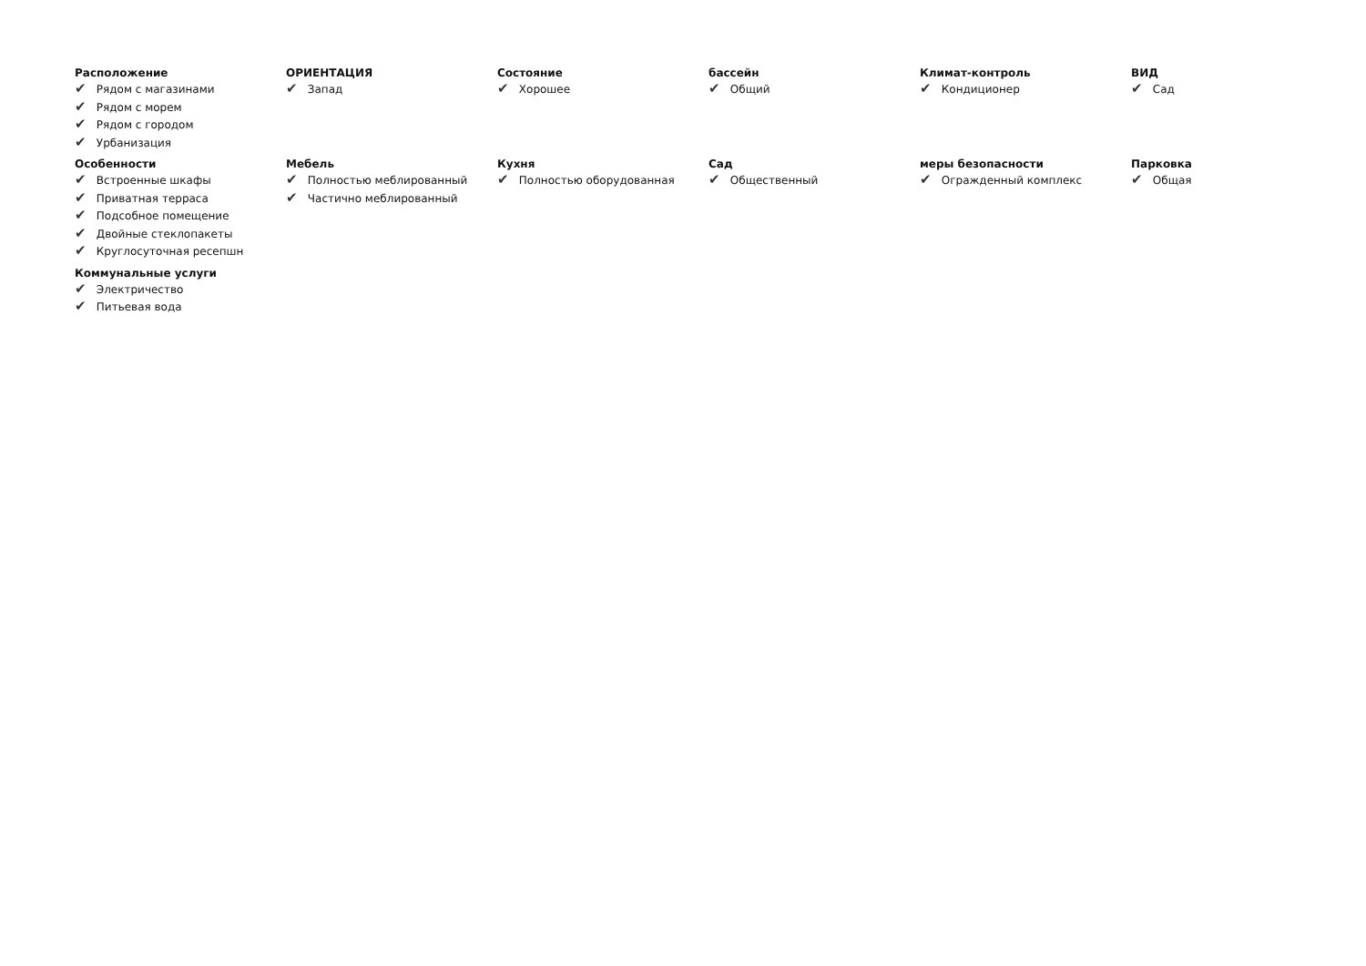Расположение
✔ Рядом с магазинами
✔ Рядом с морем
✔ Рядом с городом
✔ Урбанизация
ОРИЕНТАЦИЯ
✔ Запад
Состояние
✔ Хорошее
бассейн
✔ Общий
Климат-контроль
✔ Кондиционер
ВИД
✔ Сад
Особенности
✔ Встроенные шкафы
✔ Приватная терраса
✔ Подсобное помещение
✔ Двойные стеклопакеты
✔ Круглосуточная ресепшн
Мебель
✔ Полностью меблированный
✔ Частично меблированный
Кухня
✔ Полностью оборудованная
Сад
✔ Общественный
меры безопасности
✔ Огражденный комплекс
Парковка
✔ Общая
Коммунальные услуги
✔ Электричество
✔ Питьевая вода